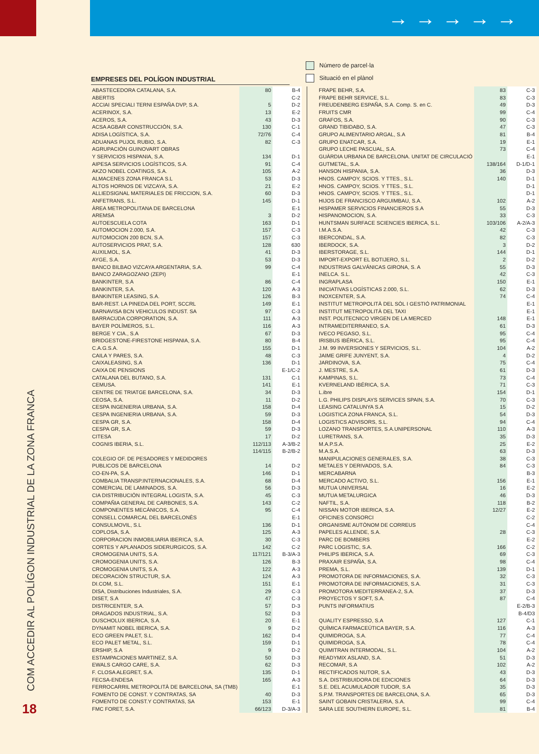→→→→→
COM ACCEDIR AL POLÍGON INDUSTRIAL DE LA ZONA FRANCA
18
Número de parcel·la
Situació en el plànol
EMPRESES DEL POLÍGON INDUSTRIAL
| ABASTECEDORA CATALANA, S.A. | 80 | B-4 |
| ABERTIS | | C-2 |
| ACCIAI SPECIALI TERNI ESPAÑA DVP, S.A. | 5 | D-2 |
| ACERINOX, S.A. | 13 | E-2 |
| ACEROS, S.A. | 43 | D-3 |
| ACSA AGBAR CONSTRUCCIÓN, S.A. | 130 | C-1 |
| ADISA LOGÍSTICA, S.A. | 72/76 | C-4 |
| ADUANAS PUJOL RUBIO, S.A. | 82 | C-3 |
| AGRUPACIÓN GUINOVART OBRAS | | |
| Y SERVICIOS HISPANIA, S.A. | 134 | D-1 |
| AIPESA SERVICIOS LOGÍSTICOS, S.A. | 91 | C-4 |
| AKZO NOBEL COATINGS, S.A. | 105 | A-2 |
| ALMACENES ZONA FRANCA S.L | 53 | D-3 |
| ALTOS HORNOS DE VIZCAYA, S.A. | 21 | E-2 |
| ALLIEDSIGNAL MATERIALES DE FRICCION, S.A. | 60 | D-3 |
| ANFETRANS, S.L. | 145 | D-1 |
| ÀREA METROPOLITANA DE BARCELONA | | E-1 |
| AREMSA | 3 | D-2 |
| AUTOESCUELA COTA | 163 | D-1 |
| AUTOMOCION 2.000, S.A. | 157 | C-3 |
| AUTOMOCION 200 BCN, S.A. | 157 | C-3 |
| AUTOSERVICIOS PRAT, S.A. | 128 | 630 |
| AUXILMOL, S.A. | 41 | D-3 |
| AYGE, S.A. | 53 | D-3 |
| BANCO BILBAO VIZCAYA ARGENTARIA, S.A. | 99 | C-4 |
| BANCO ZARAGOZANO (ZEPI) | | E-1 |
| BANKINTER, S.A | 86 | C-4 |
| BANKINTER, S.A. | 120 | A-3 |
| BANKINTER LEASING, S.A. | 126 | B-3 |
| BAR-REST. LA PINEDA DEL PORT, SCCRL | 149 | E-1 |
| BARNAVISA BCN VEHICULOS INDUST. SA | 97 | C-3 |
| BARRACUDA CORPORATION, S.A. | 111 | A-3 |
| BAYER POLÍMEROS, S.L. | 116 | A-3 |
| BERGE Y CIA., S.A | 67 | D-3 |
| BRIDGESTONE-FIRESTONE HISPANIA, S.A. | 80 | B-4 |
| C.A.G.S.A. | 155 | D-1 |
| CAILA Y PARES, S.A. | 48 | C-3 |
| CAIXALEASING, S.A | 136 | D-1 |
| CAIXA DE PENSIONS | | E-1/C-2 |
| CATALANA DEL BUTANO, S.A. | 131 | C-1 |
| CEMUSA. | 141 | E-1 |
| CENTRE DE TRIATGE BARCELONA, S.A. | 34 | D-3 |
| CEOSA, S.A. | 11 | D-2 |
| CESPA INGENIERIA URBANA, S.A. | 158 | D-4 |
| CESPA INGENIERIA URBANA, S.A. | 59 | D-3 |
| CESPA GR, S.A. | 158 | D-4 |
| CESPA GR, S.A. | 59 | D-3 |
| CITESA | 17 | D-2 |
| COGNIS IBERIA, S.L. | 112/113 | A-3/B-2 |
| | 114/115 | B-2/B-2 |
| COLEGIO OF. DE PESADORES Y MEDIDORES | | |
| PUBLICOS DE BARCELONA | 14 | D-2 |
| CO-EN-PA, S.A. | 146 | D-1 |
| COMBALIA TRANSP.INTERNACIONALES, S.A. | 68 | D-4 |
| COMERCIAL DE LAMINADOS, S.A. | 56 | D-3 |
| CIA DISTRIBUCIÓN INTEGRAL LOGISTA, S.A. | 45 | C-3 |
| COMPAÑIA GENERAL DE CARBONES, S.A. | 143 | C-2 |
| COMPONENTES MECÁNICOS, S.A. | 95 | C-4 |
| CONSELL COMARCAL DEL BARCELONÈS | | E-1 |
| CONSULMOVIL, S.L | 136 | D-1 |
| COPLOSA, S.A. | 125 | A-3 |
| CORPORACION INMOBILIARIA IBERICA, S.A. | 30 | C-3 |
| CORTES Y APLANADOS SIDERURGICOS, S.A. | 142 | C-2 |
| CROMOGENIA UNITS, S.A. | 117/121 | B-3/A-3 |
| CROMOGENIA UNITS, S.A. | 126 | B-3 |
| CROMOGENIA UNITS, S.A. | 122 | A-3 |
| DECORACIÓN STRUCTUR, S.A. | 124 | A-3 |
| DI.COM, S.L. | 151 | E-1 |
| DISA, Distribuciones Industriales, S.A. | 29 | C-3 |
| DISET, S.A | 47 | C-3 |
| DISTRICENTER, S.A. | 57 | D-3 |
| DRAGADOS INDUSTRIAL, S.A. | 52 | D-3 |
| DUSCHOLUX IBERICA, S.A. | 20 | E-1 |
| DYNAMIT NOBEL IBERICA, S.A. | 9 | D-2 |
| ECO GREEN PALET, S.L. | 162 | D-4 |
| ECO PALET METAL, S.L. | 159 | D-1 |
| ERSHIP, S.A | 9 | D-2 |
| ESTAMPACIONES MARTINEZ, S.A. | 50 | D-3 |
| EWALS CARGO CARE, S.A. | 62 | D-3 |
| F. CLOSA ALEGRET, S.A. | 135 | D-1 |
| FECSA-ENDESA | 165 | A-3 |
| FERROCARRIL METROPOLITÀ DE BARCELONA, SA (TMB) | | E-1 |
| FOMENTO DE CONST. Y CONTRATAS, SA | 40 | D-3 |
| FOMENTO DE CONST.Y CONTRATAS, SA | 153 | E-1 |
| FMC FORET, S.A. | 66/123 | D-3/A-3 |
| FRAPE BEHR, S.A. | 83 | C-3 |
| FRAPE BEHR SERVICE, S.L. | 83 | C-3 |
| FREUDENBERG ESPAÑA, S.A. Comp. S. en C. | 49 | D-3 |
| FRUITS CMR | 99 | C-4 |
| GRAFOS, S.A. | 90 | C-3 |
| GRAND TIBIDABO, S.A. | 47 | C-3 |
| GRUPO ALIMENTARIO ARGAL, S.A | 81 | B-4 |
| GRUPO ENATCAR, S.A. | 19 | E-1 |
| GRUPO LECHE PASCUAL, S.A. | 73 | C-4 |
| GUÀRDIA URBANA DE BARCELONA. UNITAT DE CIRCULACIÓ | | E-1 |
| GUTMETAL, S.A. | 138/164 | D-1/D-1 |
| HANSON HISPANIA, S.A. | 36 | D-3 |
| HNOS. CAMPOY, SCIOS. Y TTES., S.L. | 140 | D-1 |
| HNOS. CAMPOY, SCIOS. Y TTES., S.L. | | D-1 |
| HNOS. CAMPOY, SCIOS. Y TTES., S.L. | | D-1 |
| HIJOS DE FRANCISCO ARGUIMBAU, S.A. | 102 | A-2 |
| HISPAMER SERVICIOS FINANCIEROS S.A | 55 | D-3 |
| HISPANOMOCION, S.A. | 33 | C-3 |
| HUNTSMAN SURFACE SCIENCIES IBERICA, S.L. | 103/106 | A-2/A-3 |
| I.M.A.S.A. | 42 | C-3 |
| IBERCONDAL, S.A. | 82 | C-3 |
| IBERDOCK, S.A. | 3 | D-2 |
| IBERSTORAGE, S.L. | 144 | D-1 |
| IMPORT-EXPORT EL BOTIJERO, S.L. | 2 | D-2 |
| INDUSTRIAS GALVÁNICAS GIRONA, S. A | 55 | D-3 |
| INELCA. S.L. | 42 | C-3 |
| INGRAPLASA | 150 | E-1 |
| INICIATIVAS LOGÍSTICAS 2.000, S.L. | 62 | D-3 |
| INOXCENTER, S.A. | 74 | C-4 |
| INSTITUT METROPOLITÀ DEL SÒL I GESTIÓ PATRIMONIAL | | E-1 |
| INSTITUT METROPOLITÀ DEL TAXI | | E-1 |
| INST. POLITECNICO VIRGEN DE LA MERCED | 148 | E-1 |
| INTRAMEDITERRANEO, S.A. | 61 | D-3 |
| IVECO PEGASO, S.L. | 95 | C-4 |
| IRISBUS IBÉRICA, S.L. | 95 | C-4 |
| J.M. 99 INVERSIONES Y SERVICIOS, S.L. | 104 | A-2 |
| JAIME GRIFE JUNYENT, S.A. | 4 | D-2 |
| JARDINOVA, S.A. | 75 | C-4 |
| J. MESTRE, S.A. | 61 | D-3 |
| KAMPINAS, S.L. | 73 | C-4 |
| KVERNELAND IBÉRICA, S.A. | 71 | C-3 |
| L.ibre | 154 | D-1 |
| L.G. PHILIPS DISPLAYS SERVICES SPAIN, S.A. | 70 | C-3 |
| LEASING CATALUNYA S.A | 15 | D-2 |
| LOGISTICA ZONA FRANCA, S.L. | 54 | D-3 |
| LOGISTICS ADVISORS, S.L. | 94 | C-4 |
| LOZANO TRANSPORTES, S.A.UNIPERSONAL | 110 | A-3 |
| LURETRANS, S.A. | 35 | D-3 |
| M.A.P.S.A. | 25 | E-2 |
| M.A.S.A. | 63 | D-3 |
| MANIPULACIONES GENERALES, S.A. | 38 | C-3 |
| METALES Y DERIVADOS, S.A. | 84 | C-3 |
| MERCABARNA | | B-3 |
| MERCADO ACTIVO, S.L. | 156 | E-1 |
| MUTUA UNIVERSAL | 16 | E-2 |
| MUTUA METALURGICA | 46 | D-3 |
| NAFTIL, S.A. | 118 | B-2 |
| NISSAN MOTOR IBERICA, S.A. | 12/27 | E-2 |
| OFICINES CONSORCI | | C-2 |
| ORGANISME AUTÒNOM DE CORREUS | | C-4 |
| PAPELES ALLENDE, S.A. | 28 | C-3 |
| PARC DE BOMBERS | | E-2 |
| PARC LOGISTIC, S.A. | 166 | C-2 |
| PHILIPS IBERICA, S.A. | 69 | C-3 |
| PRAXAIR ESPAÑA, S.A. | 98 | C-4 |
| PREMA, S.L. | 139 | D-1 |
| PROMOTORA DE INFORMACIONES, S.A. | 32 | C-3 |
| PROMOTORA DE INFORMACIONES, S.A. | 31 | C-3 |
| PROMOTORA MEDITERRANEA-2, S.A. | 37 | D-3 |
| PROYECTOS Y SOFT, S.A. | 87 | C-4 |
| PUNTS INFORMATIUS | | E-2/B-3 |
| | | B-4/D3 |
| QUALITY ESPRESSO, S.A | 127 | C-1 |
| QUÍMICA FARMACEÚTICA BAYER, S.A. | 116 | A-3 |
| QUIMIDROGA, S.A. | 77 | C-4 |
| QUIMIDROGA, S.A. | 78 | C-4 |
| QUIMITRAN INTERMODAL, S.L. | 104 | A-2 |
| READYMIX ASLAND, S.A. | 51 | D-3 |
| RECOMAR, S.A | 102 | A-2 |
| RECTIFICADOS NUTOR, S.A. | 43 | D-3 |
| S.A. DISTRIBUIDORA DE EDICIONES | 64 | D-3 |
| S.E. DEL ACUMULADOR TUDOR, S.A | 35 | D-3 |
| S.P.M. TRANSPORTES DE BARCELONA, S.A. | 65 | D-3 |
| SAINT GOBAIN CRISTALERIA, S.A. | 99 | C-4 |
| SARA LEE SOUTHERN EUROPE, S.L. | 81 | B-4 |